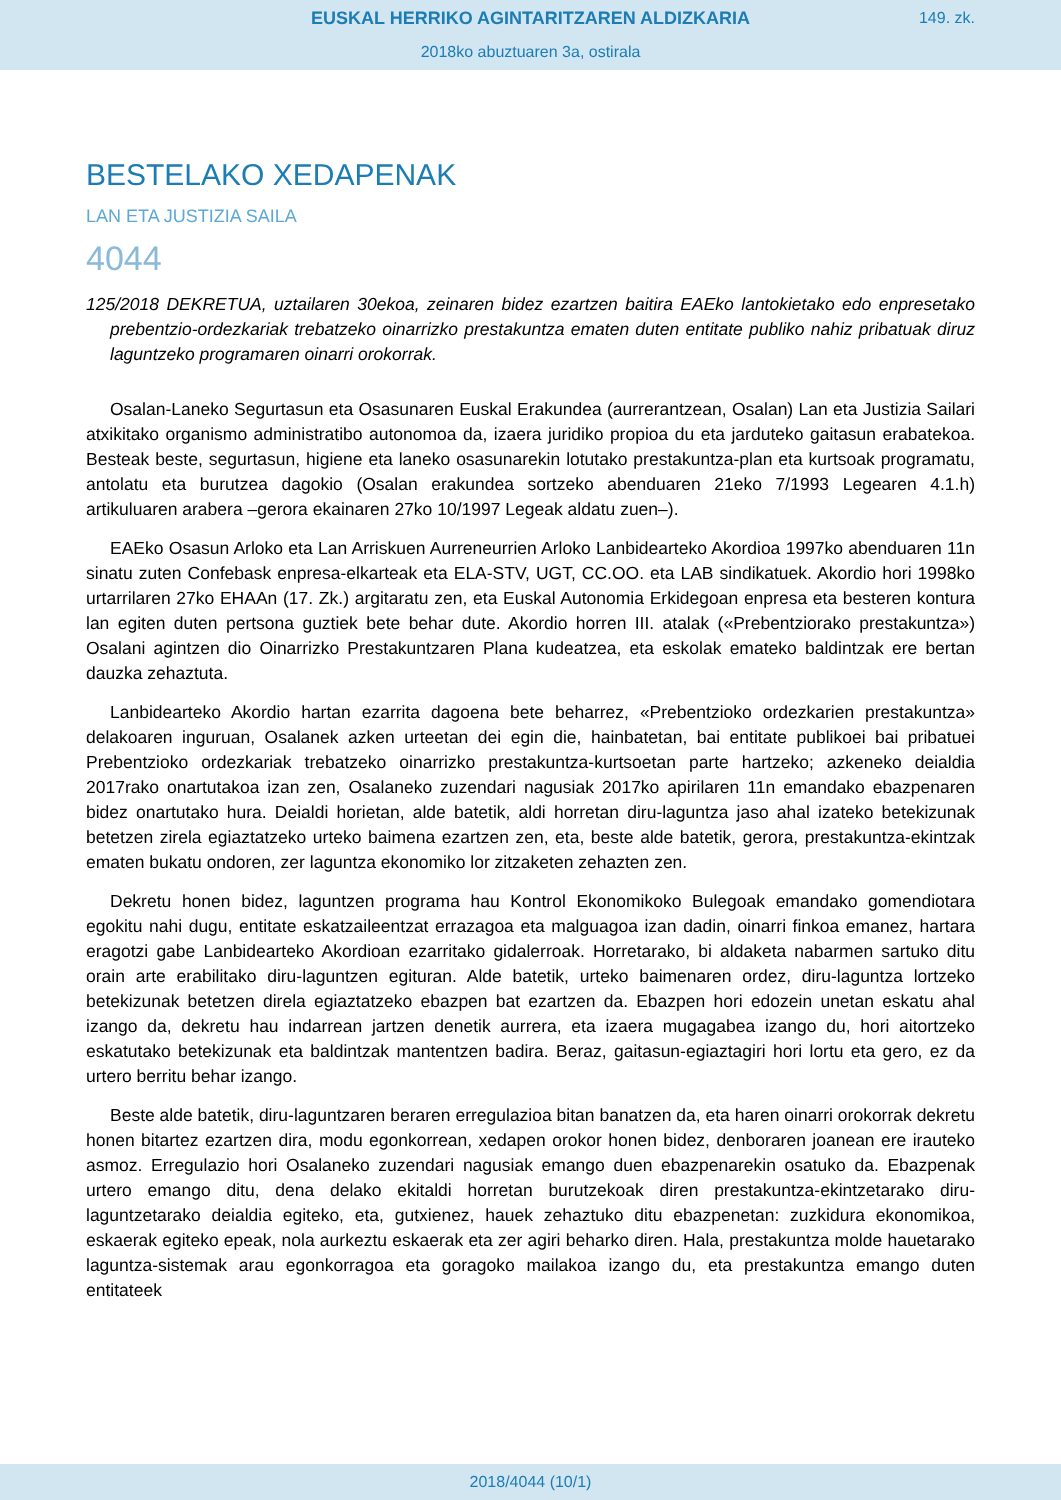EUSKAL HERRIKO AGINTARITZAREN ALDIZKARIA
149. zk.
2018ko abuztuaren 3a, ostirala
BESTELAKO XEDAPENAK
LAN ETA JUSTIZIA SAILA
4044
125/2018 DEKRETUA, uztailaren 30ekoa, zeinaren bidez ezartzen baitira EAEko lantokietako edo enpresetako prebentzio-ordezkariak trebatzeko oinarrizko prestakuntza ematen duten entitate publiko nahiz pribatuak diruz laguntzeko programaren oinarri orokorrak.
Osalan-Laneko Segurtasun eta Osasunaren Euskal Erakundea (aurrerantzean, Osalan) Lan eta Justizia Sailari atxikitako organismo administratibo autonomoa da, izaera juridiko propioa du eta jarduteko gaitasun erabatekoa. Besteak beste, segurtasun, higiene eta laneko osasunarekin lotutako prestakuntza-plan eta kurtsoak programatu, antolatu eta burutzea dagokio (Osalan erakundea sortzeko abenduaren 21eko 7/1993 Legearen 4.1.h) artikuluaren arabera –gerora ekainaren 27ko 10/1997 Legeak aldatu zuen–).
EAEko Osasun Arloko eta Lan Arriskuen Aurreneurrien Arloko Lanbidearteko Akordioa 1997ko abenduaren 11n sinatu zuten Confebask enpresa-elkarteak eta ELA-STV, UGT, CC.OO. eta LAB sindikatuek. Akordio hori 1998ko urtarrilaren 27ko EHAAn (17. Zk.) argitaratu zen, eta Euskal Autonomia Erkidegoan enpresa eta besteren kontura lan egiten duten pertsona guztiek bete behar dute. Akordio horren III. atalak («Prebentziorako prestakuntza») Osalani agintzen dio Oinarrizko Prestakuntzaren Plana kudeatzea, eta eskolak emateko baldintzak ere bertan dauzka zehaztuta.
Lanbidearteko Akordio hartan ezarrita dagoena bete beharrez, «Prebentzioko ordezkarien prestakuntza» delakoaren inguruan, Osalanek azken urteetan dei egin die, hainbatetan, bai entitate publikoei bai pribatuei Prebentzioko ordezkariak trebatzeko oinarrizko prestakuntza-kurtsoetan parte hartzeko; azkeneko deialdia 2017rako onartutakoa izan zen, Osalaneko zuzendari nagusiak 2017ko apirilaren 11n emandako ebazpenaren bidez onartutako hura. Deialdi horietan, alde batetik, aldi horretan diru-laguntza jaso ahal izateko betekizunak betetzen zirela egiaztatzeko urteko baimena ezartzen zen, eta, beste alde batetik, gerora, prestakuntza-ekintzak ematen bukatu ondoren, zer laguntza ekonomiko lor zitzaketen zehazten zen.
Dekretu honen bidez, laguntzen programa hau Kontrol Ekonomikoko Bulegoak emandako gomendiotara egokitu nahi dugu, entitate eskatzaileentzat errazagoa eta malguagoa izan dadin, oinarri finkoa emanez, hartara eragotzi gabe Lanbidearteko Akordioan ezarritako gidalerroak. Horretarako, bi aldaketa nabarmen sartuko ditu orain arte erabilitako diru-laguntzen egituran. Alde batetik, urteko baimenaren ordez, diru-laguntza lortzeko betekizunak betetzen direla egiaztatzeko ebazpen bat ezartzen da. Ebazpen hori edozein unetan eskatu ahal izango da, dekretu hau indarrean jartzen denetik aurrera, eta izaera mugagabea izango du, hori aitortzeko eskatutako betekizunak eta baldintzak mantentzen badira. Beraz, gaitasun-egiaztagiri hori lortu eta gero, ez da urtero berritu behar izango.
Beste alde batetik, diru-laguntzaren beraren erregulazioa bitan banatzen da, eta haren oinarri orokorrak dekretu honen bitartez ezartzen dira, modu egonkorrean, xedapen orokor honen bidez, denboraren joanean ere irauteko asmoz. Erregulazio hori Osalaneko zuzendari nagusiak emango duen ebazpenarekin osatuko da. Ebazpenak urtero emango ditu, dena delako ekitaldi horretan burutzekoak diren prestakuntza-ekintzetarako diru-laguntzetarako deialdia egiteko, eta, gutxienez, hauek zehaztuko ditu ebazpenetan: zuzkidura ekonomikoa, eskaerak egiteko epeak, nola aurkeztu eskaerak eta zer agiri beharko diren. Hala, prestakuntza molde hauetarako laguntza-sistemak arau egonkorragoa eta goragoko mailakoa izango du, eta prestakuntza emango duten entitateek
2018/4044 (10/1)